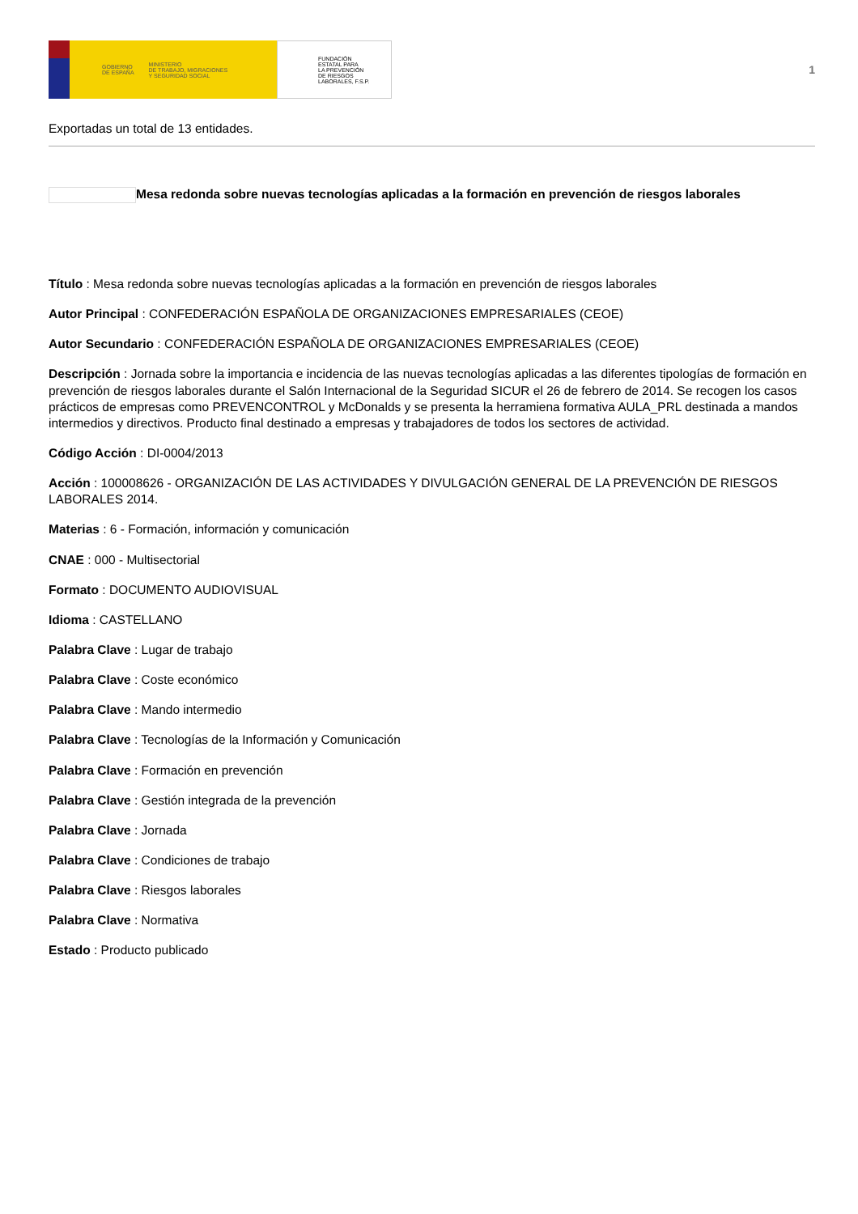GOBIERNO
DE ESPAÑA MINISTERIO
DE TRABAJO, MIGRACIONES
Y SEGURIDAD SOCIAL
FUNDACIÓN
ESTATAL PARA
LA PREVENCIÓN
DE RIESGOS
LABORALES, F.S.P.
1
Exportadas un total de 13 entidades.
Mesa redonda sobre nuevas tecnologías aplicadas a la formación en prevención de riesgos laborales
Título : Mesa redonda sobre nuevas tecnologías aplicadas a la formación en prevención de riesgos laborales
Autor Principal : CONFEDERACIÓN ESPAÑOLA DE ORGANIZACIONES EMPRESARIALES (CEOE)
Autor Secundario : CONFEDERACIÓN ESPAÑOLA DE ORGANIZACIONES EMPRESARIALES (CEOE)
Descripción : Jornada sobre la importancia e incidencia de las nuevas tecnologías aplicadas a las diferentes tipologías de formación en prevención de riesgos laborales durante el Salón Internacional de la Seguridad SICUR el 26 de febrero de 2014. Se recogen los casos prácticos de empresas como PREVENCONTROL y McDonalds y se presenta la herramiena formativa AULA_PRL destinada a mandos intermedios y directivos. Producto final destinado a empresas y trabajadores de todos los sectores de actividad.
Código Acción : DI-0004/2013
Acción : 100008626 - ORGANIZACIÓN DE LAS ACTIVIDADES Y DIVULGACIÓN GENERAL DE LA PREVENCIÓN DE RIESGOS LABORALES 2014.
Materias : 6 - Formación, información y comunicación
CNAE : 000 - Multisectorial
Formato : DOCUMENTO AUDIOVISUAL
Idioma : CASTELLANO
Palabra Clave : Lugar de trabajo
Palabra Clave : Coste económico
Palabra Clave : Mando intermedio
Palabra Clave : Tecnologías de la Información y Comunicación
Palabra Clave : Formación en prevención
Palabra Clave : Gestión integrada de la prevención
Palabra Clave : Jornada
Palabra Clave : Condiciones de trabajo
Palabra Clave : Riesgos laborales
Palabra Clave : Normativa
Estado : Producto publicado